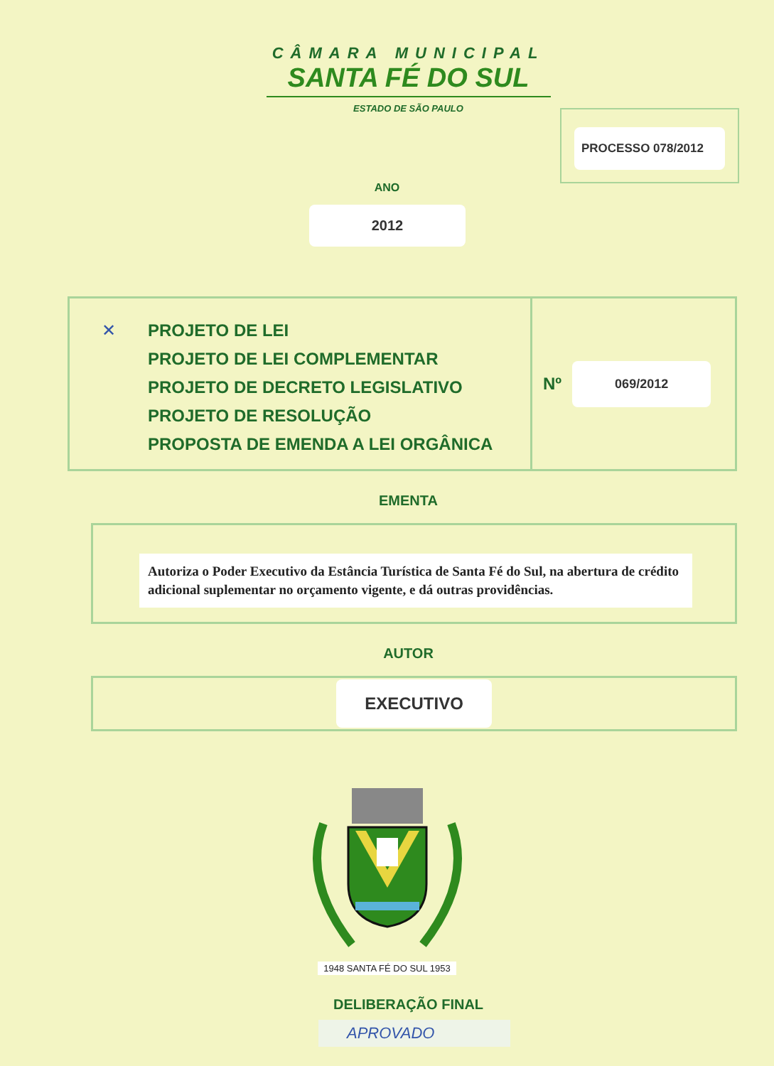CÂMARA MUNICIPAL
SANTA FÉ DO SUL
ESTADO DE SÃO PAULO
PROCESSO 078/2012
ANO
2012
✕ PROJETO DE LEI
PROJETO DE LEI COMPLEMENTAR
PROJETO DE DECRETO LEGISLATIVO
PROJETO DE RESOLUÇÃO
PROPOSTA DE EMENDA A LEI ORGÂNICA
Nº 069/2012
EMENTA
Autoriza o Poder Executivo da Estância Turística de Santa Fé do Sul, na abertura de crédito adicional suplementar no orçamento vigente, e dá outras providências.
AUTOR
EXECUTIVO
1948 SANTA FÉ DO SUL 1953
DELIBERAÇÃO FINAL
APROVADO